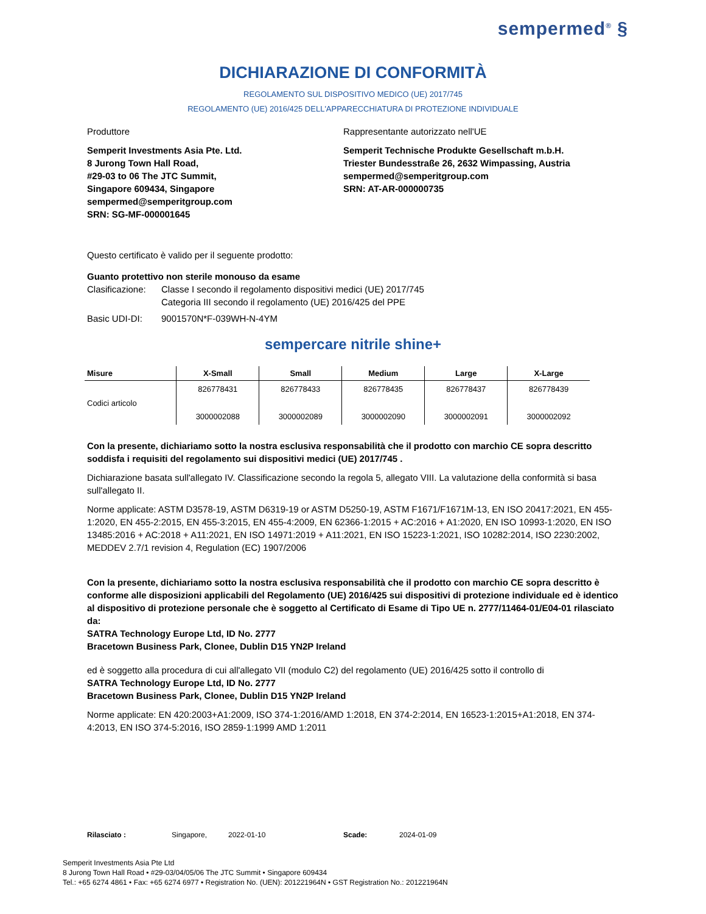sempermed<sup>®</sup> §
DICHIARAZIONE DI CONFORMITÀ
REGOLAMENTO SUL DISPOSITIVO MEDICO (UE) 2017/745
REGOLAMENTO (UE) 2016/425 DELL'APPARECCHIATURA DI PROTEZIONE INDIVIDUALE
Produttore
Semperit Investments Asia Pte. Ltd.
8 Jurong Town Hall Road,
#29-03 to 06 The JTC Summit,
Singapore 609434, Singapore
sempermed@semperitgroup.com
SRN: SG-MF-000001645
Rappresentante autorizzato nell'UE
Semperit Technische Produkte Gesellschaft m.b.H.
Triester Bundesstraße 26, 2632 Wimpassing, Austria
sempermed@semperitgroup.com
SRN: AT-AR-000000735
Questo certificato è valido per il seguente prodotto:
Guanto protettivo non sterile monouso da esame
Clasificazione: Classe I secondo il regolamento dispositivi medici (UE) 2017/745
Categoria III secondo il regolamento (UE) 2016/425 del PPE
Basic UDI-DI: 9001570N*F-039WH-N-4YM
sempercare nitrile shine+
| Misure | X-Small | Small | Medium | Large | X-Large |
| --- | --- | --- | --- | --- | --- |
| Codici articolo | 826778431 3000002088 | 826778433 3000002089 | 826778435 3000002090 | 826778437 3000002091 | 826778439 3000002092 |
Con la presente, dichiariamo sotto la nostra esclusiva responsabilità che il prodotto con marchio CE sopra descritto soddisfa i requisiti del regolamento sui dispositivi medici (UE) 2017/745 .
Dichiarazione basata sull'allegato IV. Classificazione secondo la regola 5, allegato VIII. La valutazione della conformità si basa sull'allegato II.
Norme applicate: ASTM D3578-19, ASTM D6319-19 or ASTM D5250-19, ASTM F1671/F1671M-13, EN ISO 20417:2021, EN 455-1:2020, EN 455-2:2015, EN 455-3:2015, EN 455-4:2009, EN 62366-1:2015 + AC:2016 + A1:2020, EN ISO 10993-1:2020, EN ISO 13485:2016 + AC:2018 + A11:2021, EN ISO 14971:2019 + A11:2021, EN ISO 15223-1:2021, ISO 10282:2014, ISO 2230:2002, MEDDEV 2.7/1 revision 4, Regulation (EC) 1907/2006
Con la presente, dichiariamo sotto la nostra esclusiva responsabilità che il prodotto con marchio CE sopra descritto è conforme alle disposizioni applicabili del Regolamento (UE) 2016/425 sui dispositivi di protezione individuale ed è identico al dispositivo di protezione personale che è soggetto al Certificato di Esame di Tipo UE n. 2777/11464-01/E04-01 rilasciato da:
SATRA Technology Europe Ltd, ID No. 2777
Bracetown Business Park, Clonee, Dublin D15 YN2P Ireland
ed è soggetto alla procedura di cui all'allegato VII (modulo C2) del regolamento (UE) 2016/425 sotto il controllo di
SATRA Technology Europe Ltd, ID No. 2777
Bracetown Business Park, Clonee, Dublin D15 YN2P Ireland
Norme applicate: EN 420:2003+A1:2009, ISO 374-1:2016/AMD 1:2018, EN 374-2:2014, EN 16523-1:2015+A1:2018, EN 374-4:2013, EN ISO 374-5:2016, ISO 2859-1:1999 AMD 1:2011
Rilasciato : Singapore, 2022-01-10 Scade: 2024-01-09
Semperit Investments Asia Pte Ltd
8 Jurong Town Hall Road • #29-03/04/05/06 The JTC Summit • Singapore 609434
Tel.: +65 6274 4861 • Fax: +65 6274 6977 • Registration No. (UEN): 201221964N • GST Registration No.: 201221964N